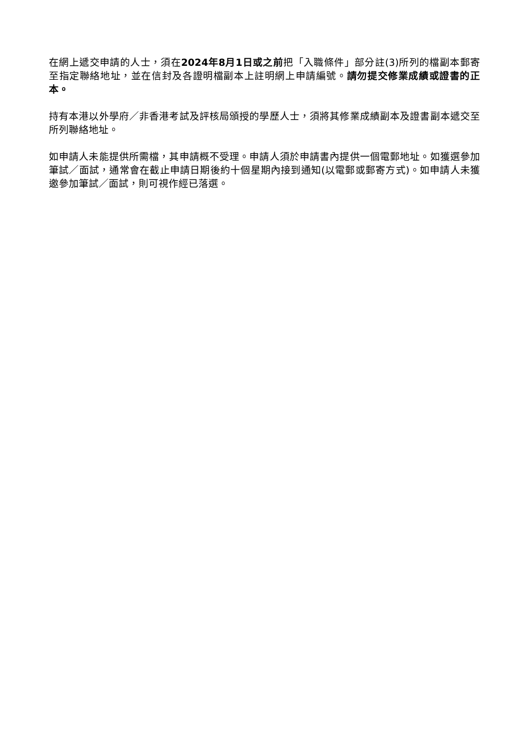在網上遞交申請的人士，須在2024年8月1日或之前把「入職條件」部分註(3)所列的檔副本郵寄至指定聯絡地址，並在信封及各證明檔副本上註明網上申請編號。請勿提交修業成績或證書的正本。
持有本港以外學府／非香港考試及評核局頒授的學歷人士，須將其修業成績副本及證書副本遞交至所列聯絡地址。
如申請人未能提供所需檔，其申請概不受理。申請人須於申請書內提供一個電郵地址。如獲選參加筆試／面試，通常會在截止申請日期後約十個星期內接到通知(以電郵或郵寄方式)。如申請人未獲邀參加筆試／面試，則可視作經已落選。